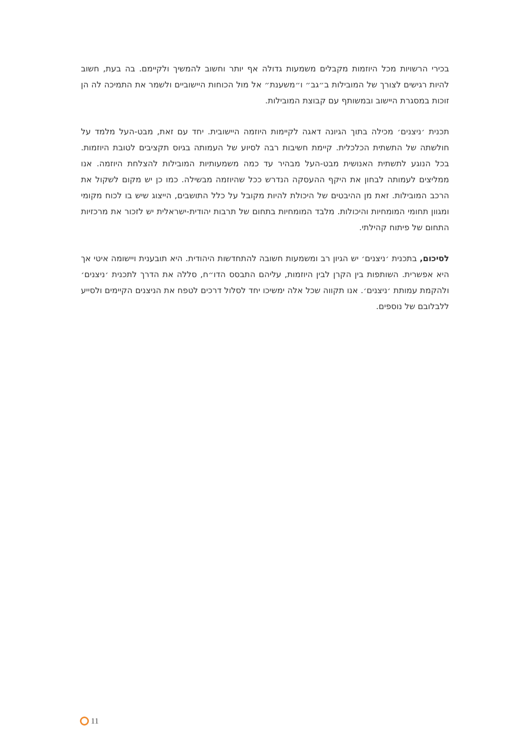בכירי הרשויות מכל היוזמות מקבלים משמעות גדולה אף יותר וחשוב להמשיך ולקיימם. בה בעת, חשוב להיות רגישים לצורך של המובילות ב״גב״ ו״משענת״ אל מול הכוחות היישוביים ולשמר את התמיכה לה הן זוכות במסגרת היישוב ובמשותף עם קבוצת המובילות.
תכנית ׳ניצנים׳ מכילה בתוך הגיונה דאגה לקיימות היוזמה היישובית. יחד עם זאת, מבט-העל מלמד על חולשתה של התשתית הכלכלית. קיימת חשיבות רבה לסיוע של העמותה בגיוס תקציבים לטובת היוזמות. בכל הנוגע לתשתית האנושית מבט-העל מבהיר עד כמה משמעותיות המובילות להצלחת היוזמה. אנו ממליצים לעמותה לבחון את היקף ההעסקה הנדרש ככל שהיוזמה מבשילה. כמו כן יש מקום לשקול את הרכב המובילות. זאת מן ההיבטים של היכולת להיות מקובל על כלל התושבים, הייצוג שיש בו לכוח מקומי ומגוון תחומי המומחיות והיכולות. מלבד המומחיות בתחום של תרבות יהודית-ישראלית יש לזכור את מרכזיות התחום של פיתוח קהילתי.
לסיכום, בתכנית ׳ניצנים׳ יש הגיון רב ומשמעות חשובה להתחדשות היהודית. היא תובענית ויישומה איטי אך היא אפשרית. השותפות בין הקרן לבין היוזמות, עליהם התבסס הדו״ח, סללה את הדרך לתכנית ׳ניצנים׳ ולהקמת עמותת ׳ניצנים׳. אנו תקווה שכל אלה ימשיכו יחד לסלול דרכים לטפח את הניצנים הקיימים ולסייע ללבלובם של נוספים.
11